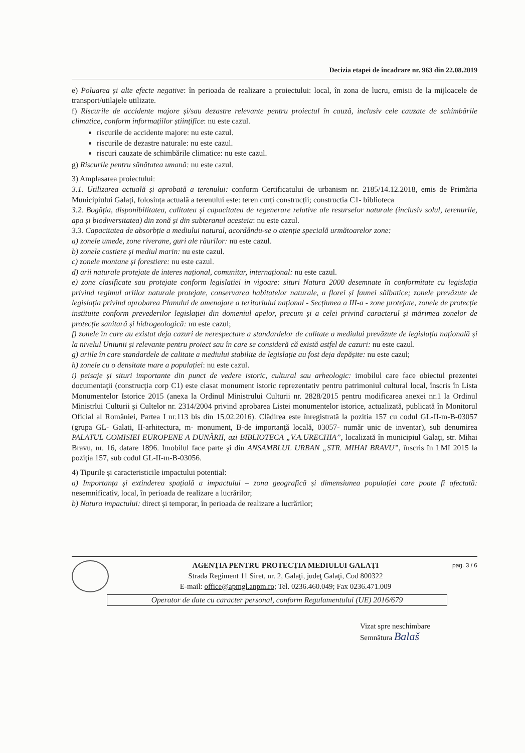Decizia etapei de încadrare nr. 963 din 22.08.2019
e) Poluarea și alte efecte negative: în perioada de realizare a proiectului: local, în zona de lucru, emisii de la mijloacele de transport/utilajele utilizate.
f) Riscurile de accidente majore și/sau dezastre relevante pentru proiectul în cauză, inclusiv cele cauzate de schimbările climatice, conform informațiilor științifice: nu este cazul.
riscurile de accidente majore: nu este cazul.
riscurile de dezastre naturale: nu este cazul.
riscuri cauzate de schimbările climatice: nu este cazul.
g) Riscurile pentru sănătatea umană: nu este cazul.
3) Amplasarea proiectului:
3.1. Utilizarea actuală și aprobată a terenului: conform Certificatului de urbanism nr. 2185/14.12.2018, emis de Primăria Municipiului Galați, folosința actuală a terenului este: teren curți construcții; constructia C1- biblioteca
3.2. Bogăția, disponibilitatea, calitatea și capacitatea de regenerare relative ale resurselor naturale (inclusiv solul, terenurile, apa și biodiversitatea) din zonă și din subteranul acesteia: nu este cazul.
3.3. Capacitatea de absorbție a mediului natural, acordându-se o atenție specială următoarelor zone:
a) zonele umede, zone riverane, guri ale râurilor: nu este cazul.
b) zonele costiere și mediul marin: nu este cazul.
c) zonele montane și forestiere: nu este cazul.
d) arii naturale protejate de interes național, comunitar, internațional: nu este cazul.
e) zone clasificate sau protejate conform legislatiei in vigoare: situri Natura 2000 desemnate în conformitate cu legislația privind regimul ariilor naturale protejate, conservarea habitatelor naturale, a florei și faunei sălbatice; zonele prevăzute de legislația privind aprobarea Planului de amenajare a teritoriului național - Secțiunea a III-a - zone protejate, zonele de protecție instituite conform prevederilor legislației din domeniul apelor, precum și a celei privind caracterul și mărimea zonelor de protecție sanitară și hidrogeologică: nu este cazul;
f) zonele în care au existat deja cazuri de nerespectare a standardelor de calitate a mediului prevăzute de legislația națională și la nivelul Uniunii și relevante pentru proiect sau în care se consideră că există astfel de cazuri: nu este cazul.
g) ariile în care standardele de calitate a mediului stabilite de legislație au fost deja depășite: nu este cazul;
h) zonele cu o densitate mare a populației: nu este cazul.
i) peisaje și situri importante din punct de vedere istoric, cultural sau arheologic: imobilul care face obiectul prezentei documentaţii (construcţia corp C1) este clasat monument istoric reprezentativ pentru patrimoniul cultural local, înscris în Lista Monumentelor Istorice 2015 (anexa la Ordinul Ministrului Culturii nr. 2828/2015 pentru modificarea anexei nr.1 la Ordinul Ministrlui Culturii şi Cultelor nr. 2314/2004 privind aprobarea Listei monumentelor istorice, actualizată, publicată în Monitorul Oficial al României, Partea I nr.113 bis din 15.02.2016). Clădirea este înregistrată la pozitia 157 cu codul GL-II-m-B-03057 (grupa GL- Galati, II-arhitectura, m- monument, B-de importanţă locală, 03057- număr unic de inventar), sub denumirea PALATUL COMISIEI EUROPENE A DUNĂRII, azi BIBLIOTECA „V.A.URECHIA”, localizată în municipiul Galaţi, str. Mihai Bravu, nr. 16, datare 1896. Imobilul face parte şi din ANSAMBLUL URBAN „STR. MIHAI BRAVU”, înscris în LMI 2015 la poziţia 157, sub codul GL-II-m-B-03056.
4) Tipurile și caracteristicile impactului potential:
a) Importanța și extinderea spațială a impactului – zona geografică și dimensiunea populației care poate fi afectată: nesemnificativ, local, în perioada de realizare a lucrărilor;
b) Natura impactului: direct și temporar, în perioada de realizare a lucrărilor;
AGENŢIA PENTRU PROTECŢIA MEDIULUI GALAŢI
Strada Regiment 11 Siret, nr. 2, Galaţi, judeţ Galaţi, Cod 800322
E-mail: office@apmgl.anpm.ro; Tel. 0236.460.049; Fax 0236.471.009
pag. 3 / 6
Operator de date cu caracter personal, conform Regulamentului (UE) 2016/679
Vizat spre neschimbare
Semnătura Balaš